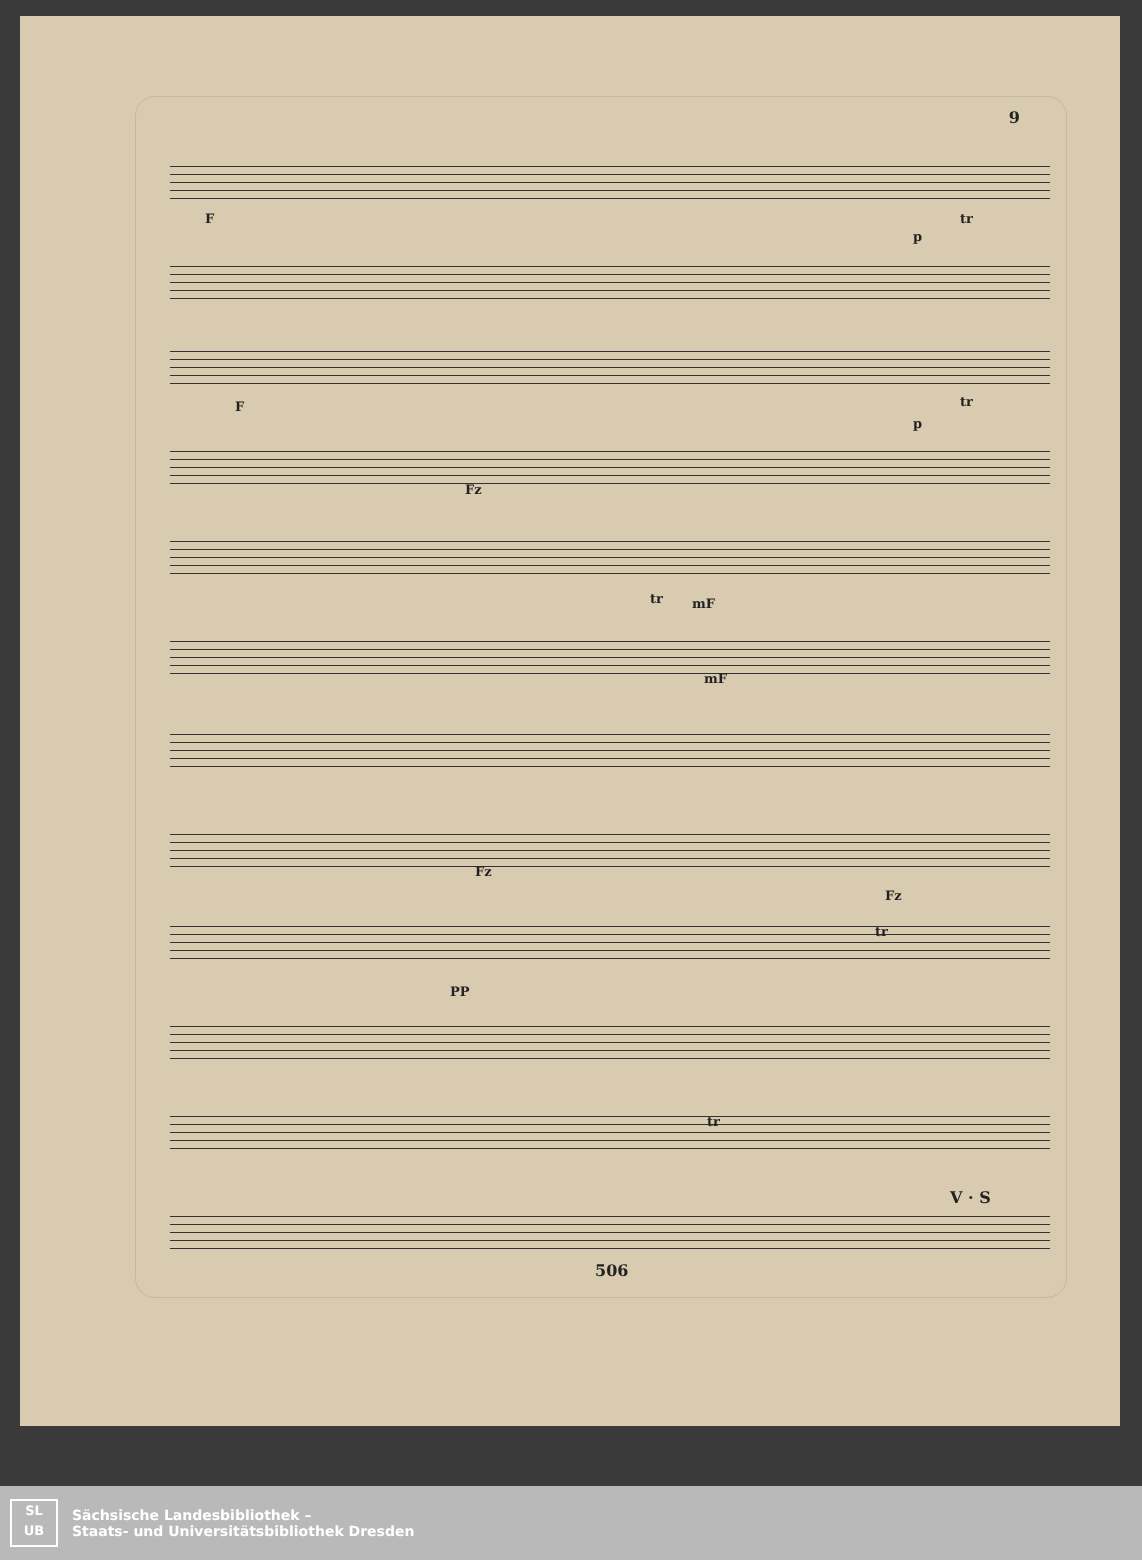9
F tr
p
F tr
p
Fz
tr mF
mF
Fz
Fz
tr
PP
tr
V · S
506
SL
UB
Sächsische Landesbibliothek –
Staats- und Universitätsbibliothek Dresden